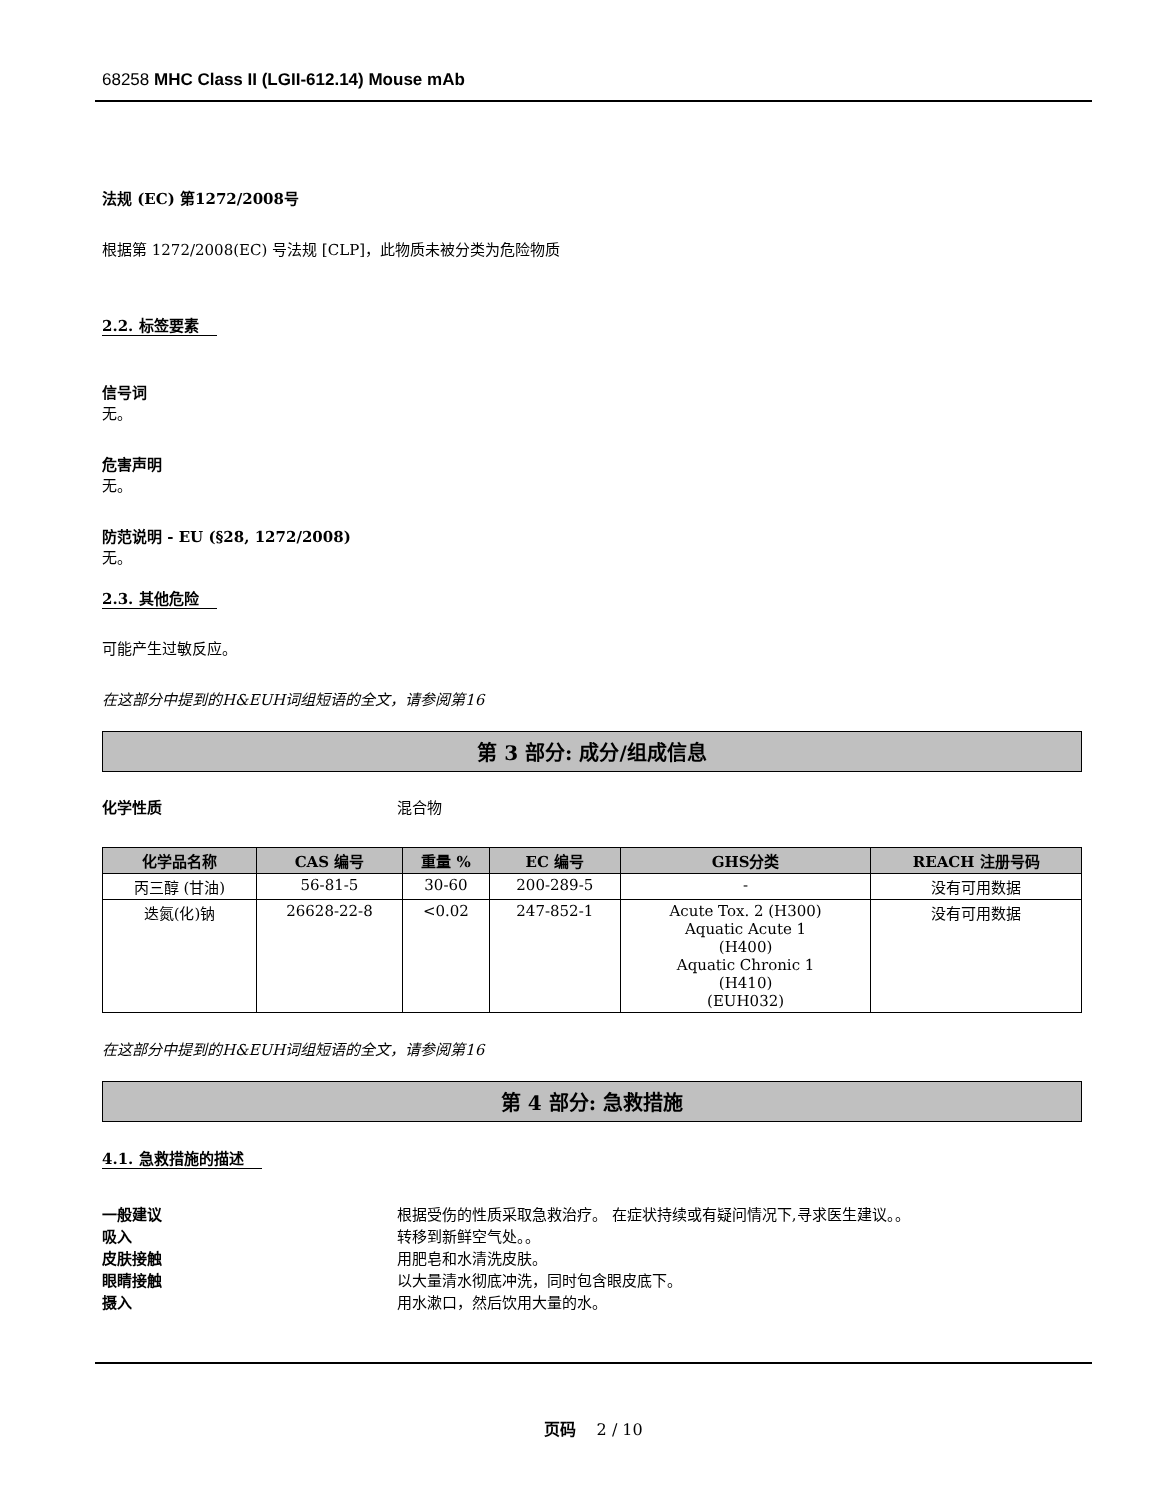68258 MHC Class II (LGII-612.14) Mouse mAb
法规 (EC) 第1272/2008号
根据第 1272/2008(EC) 号法规 [CLP]，此物质未被分类为危险物质
2.2. 标签要素
信号词
无。
危害声明
无。
防范说明 - EU (§28, 1272/2008)
无。
2.3. 其他危险
可能产生过敏反应。
在这部分中提到的H&EUH词组短语的全文，请参阅第16
第 3 部分: 成分/组成信息
化学性质 混合物
| 化学品名称 | CAS 编号 | 重量 % | EC 编号 | GHS分类 | REACH 注册号码 |
| --- | --- | --- | --- | --- | --- |
| 丙三醇 (甘油) | 56-81-5 | 30-60 | 200-289-5 | - | 没有可用数据 |
| 迭氮(化)钠 | 26628-22-8 | <0.02 | 247-852-1 | Acute Tox. 2 (H300) Aquatic Acute 1 (H400) Aquatic Chronic 1 (H410) (EUH032) | 没有可用数据 |
在这部分中提到的H&EUH词组短语的全文，请参阅第16
第 4 部分: 急救措施
4.1. 急救措施的描述
一般建议 根据受伤的性质采取急救治疗。 在症状持续或有疑问情况下,寻求医生建议。。
吸入 转移到新鲜空气处。。
皮肤接触 用肥皂和水清洗皮肤。
眼睛接触 以大量清水彻底冲洗，同时包含眼皮底下。
摄入 用水漱口，然后饮用大量的水。
页码 2 / 10